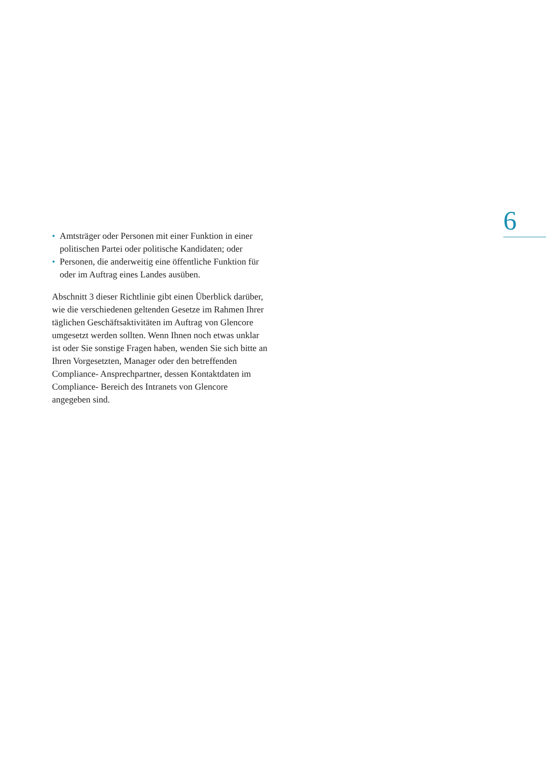6
• Amtsträger oder Personen mit einer Funktion in einer politischen Partei oder politische Kandidaten; oder
• Personen, die anderweitig eine öffentliche Funktion für oder im Auftrag eines Landes ausüben.
Abschnitt 3 dieser Richtlinie gibt einen Überblick darüber, wie die verschiedenen geltenden Gesetze im Rahmen Ihrer täglichen Geschäftsaktivitäten im Auftrag von Glencore umgesetzt werden sollten. Wenn Ihnen noch etwas unklar ist oder Sie sonstige Fragen haben, wenden Sie sich bitte an Ihren Vorgesetzten, Manager oder den betreffenden Compliance- Ansprechpartner, dessen Kontaktdaten im Compliance- Bereich des Intranets von Glencore angegeben sind.